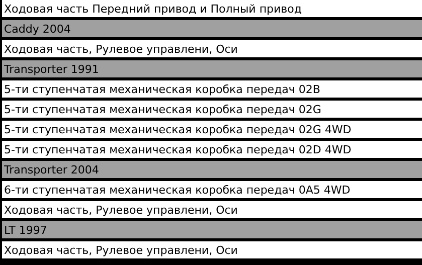| Ходовая часть Передний привод и Полный привод |
| Caddy 2004 |
| Ходовая часть, Рулевое управлени, Оси |
| Transporter 1991 |
| 5-ти ступенчатая механическая коробка передач 02B |
| 5-ти ступенчатая механическая коробка передач 02G |
| 5-ти ступенчатая механическая коробка передач 02G 4WD |
| 5-ти ступенчатая механическая коробка передач 02D 4WD |
| Transporter 2004 |
| 6-ти ступенчатая механическая коробка передач 0A5 4WD |
| Ходовая часть, Рулевое управлени, Оси |
| LT 1997 |
| Ходовая часть, Рулевое управлени, Оси |